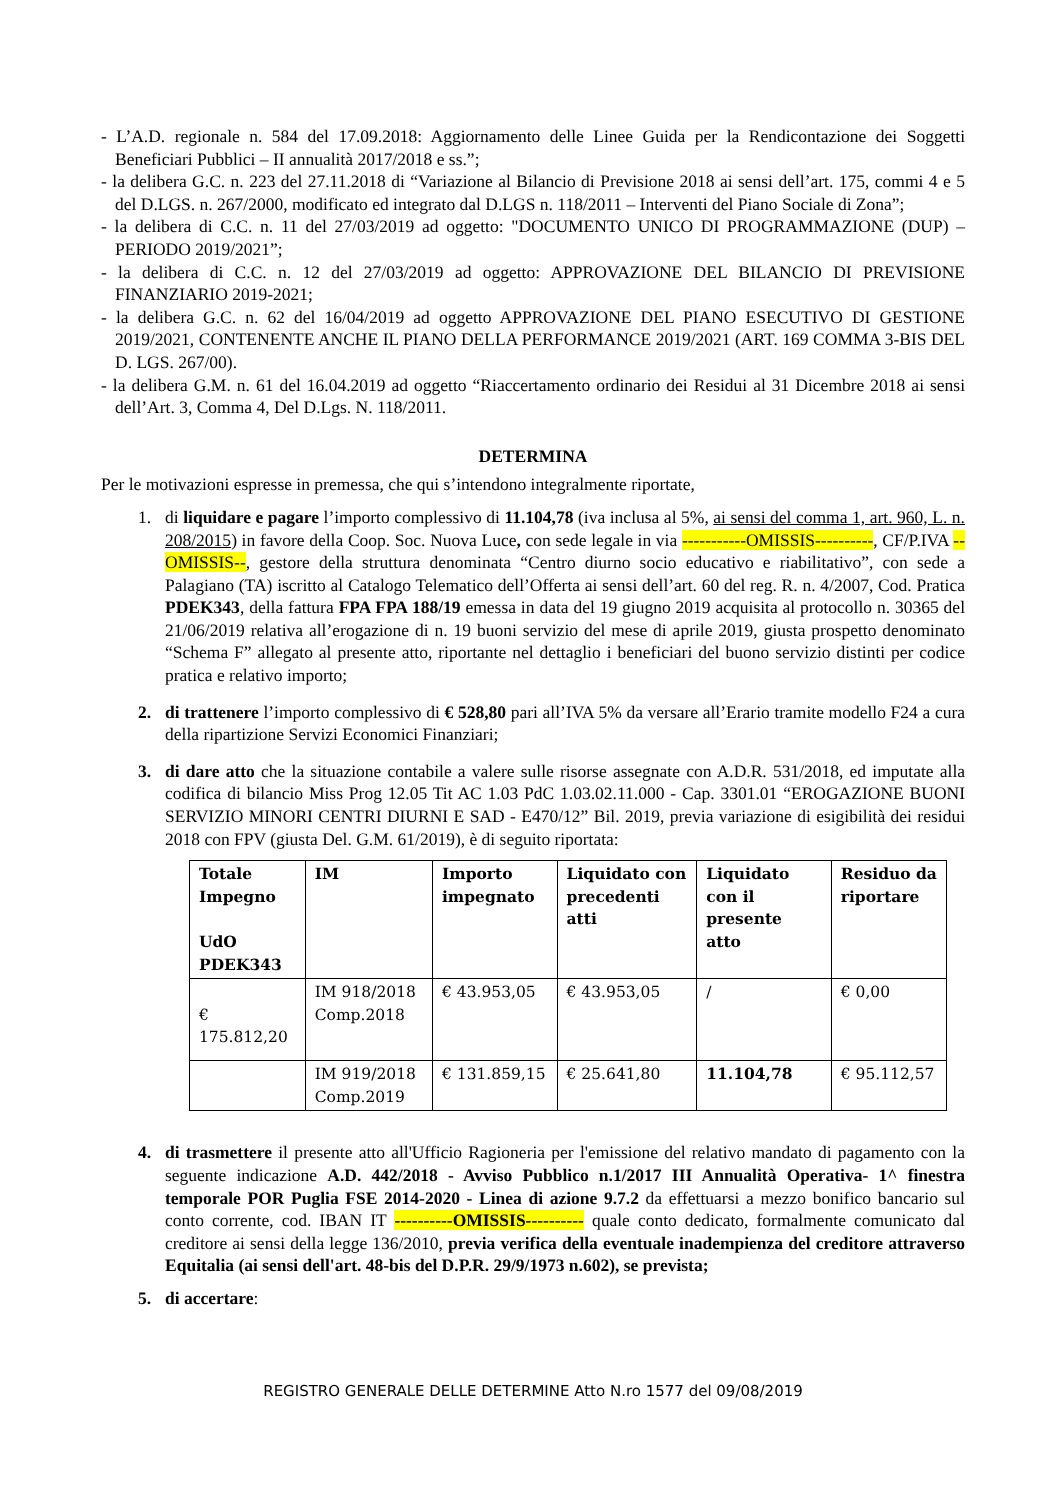- L’A.D. regionale n. 584 del 17.09.2018: Aggiornamento delle Linee Guida per la Rendicontazione dei Soggetti Beneficiari Pubblici – II annualità 2017/2018 e ss.”;
- la delibera G.C. n. 223 del 27.11.2018 di “Variazione al Bilancio di Previsione 2018 ai sensi dell’art. 175, commi 4 e 5 del D.LGS. n. 267/2000, modificato ed integrato dal D.LGS n. 118/2011 – Interventi del Piano Sociale di Zona”;
- la delibera di C.C. n. 11 del 27/03/2019 ad oggetto: "DOCUMENTO UNICO DI PROGRAMMAZIONE (DUP) – PERIODO 2019/2021”;
- la delibera di C.C. n. 12 del 27/03/2019 ad oggetto: APPROVAZIONE DEL BILANCIO DI PREVISIONE FINANZIARIO 2019-2021;
- la delibera G.C. n. 62 del 16/04/2019 ad oggetto APPROVAZIONE DEL PIANO ESECUTIVO DI GESTIONE 2019/2021, CONTENENTE ANCHE IL PIANO DELLA PERFORMANCE 2019/2021 (ART. 169 COMMA 3-BIS DEL D. LGS. 267/00).
- la delibera G.M. n. 61 del 16.04.2019 ad oggetto “Riaccertamento ordinario dei Residui al 31 Dicembre 2018 ai sensi dell’Art. 3, Comma 4, Del D.Lgs. N. 118/2011.
DETERMINA
Per le motivazioni espresse in premessa, che qui s’intendono integralmente riportate,
1. di liquidare e pagare l’importo complessivo di 11.104,78 (iva inclusa al 5%, ai sensi del comma 1, art. 960, L. n. 208/2015) in favore della Coop. Soc. Nuova Luce, con sede legale in via -----------OMISSIS----------, CF/P.IVA --OMISSIS--, gestore della struttura denominata “Centro diurno socio educativo e riabilitativo”, con sede a Palagiano (TA) iscritto al Catalogo Telematico dell’Offerta ai sensi dell’art. 60 del reg. R. n. 4/2007, Cod. Pratica PDEK343, della fattura FPA FPA 188/19 emessa in data del 19 giugno 2019 acquisita al protocollo n. 30365 del 21/06/2019 relativa all’erogazione di n. 19 buoni servizio del mese di aprile 2019, giusta prospetto denominato “Schema F” allegato al presente atto, riportante nel dettaglio i beneficiari del buono servizio distinti per codice pratica e relativo importo;
2. di trattenere l’importo complessivo di € 528,80 pari all’IVA 5% da versare all’Erario tramite modello F24 a cura della ripartizione Servizi Economici Finanziari;
3. di dare atto che la situazione contabile a valere sulle risorse assegnate con A.D.R. 531/2018, ed imputate alla codifica di bilancio Miss Prog 12.05 Tit AC 1.03 PdC 1.03.02.11.000 - Cap. 3301.01 “EROGAZIONE BUONI SERVIZIO MINORI CENTRI DIURNI E SAD - E470/12” Bil. 2019, previa variazione di esigibilità dei residui 2018 con FPV (giusta Del. G.M. 61/2019), è di seguito riportata:
| Totale Impegno UdO PDEK343 | IM | Importo impegnato | Liquidato con precedenti atti | Liquidato con il presente atto | Residuo da riportare |
| --- | --- | --- | --- | --- | --- |
| € 175.812,20 | IM 918/2018 Comp.2018 | € 43.953,05 | € 43.953,05 | / | € 0,00 |
| | IM 919/2018 Comp.2019 | € 131.859,15 | € 25.641,80 | 11.104,78 | € 95.112,57 |
4. di trasmettere il presente atto all'Ufficio Ragioneria per l'emissione del relativo mandato di pagamento con la seguente indicazione A.D. 442/2018 - Avviso Pubblico n.1/2017 III Annualità Operativa- 1^ finestra temporale POR Puglia FSE 2014-2020 - Linea di azione 9.7.2 da effettuarsi a mezzo bonifico bancario sul conto corrente, cod. IBAN IT ----------OMISSIS---------- quale conto dedicato, formalmente comunicato dal creditore ai sensi della legge 136/2010, previa verifica della eventuale inadempienza del creditore attraverso Equitalia (ai sensi dell'art. 48-bis del D.P.R. 29/9/1973 n.602), se prevista;
5. di accertare:
REGISTRO GENERALE DELLE DETERMINE Atto N.ro 1577 del 09/08/2019